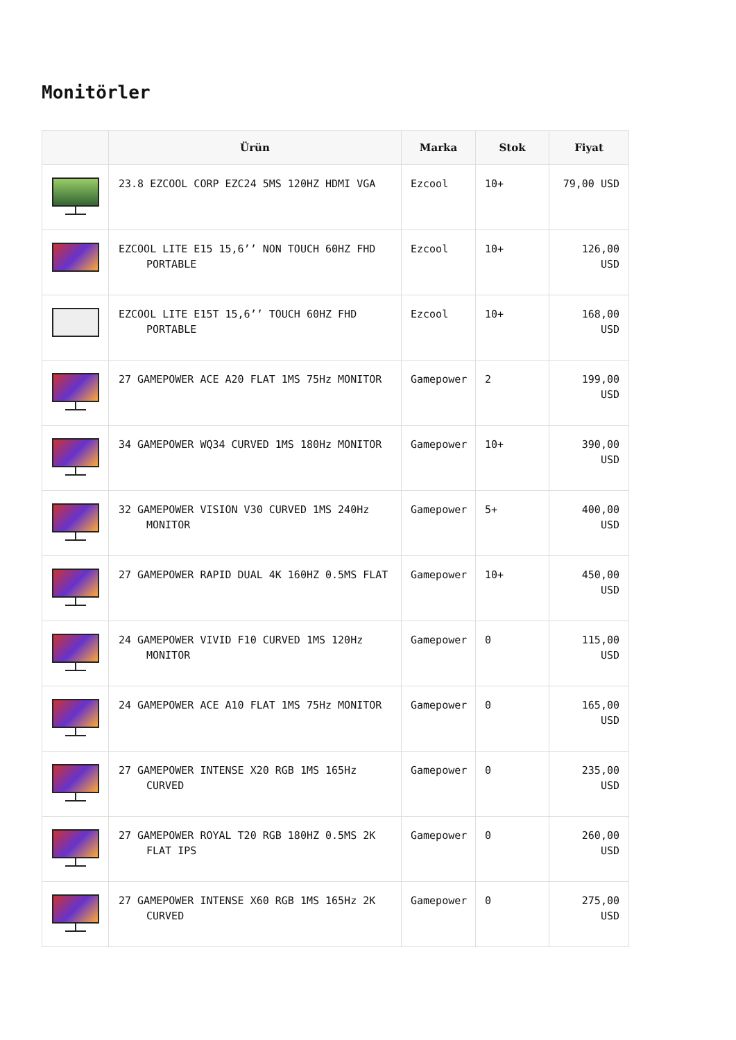Monitörler
| | Ürün | Marka | Stok | Fiyat |
| --- | --- | --- | --- | --- |
| | 23.8 EZCOOL CORP EZC24 5MS 120HZ HDMI VGA | Ezcool | 10+ | 79,00 USD |
| | EZCOOL LITE E15 15,6’’ NON TOUCH 60HZ FHD PORTABLE | Ezcool | 10+ | 126,00 USD |
| | EZCOOL LITE E15T 15,6’’ TOUCH 60HZ FHD PORTABLE | Ezcool | 10+ | 168,00 USD |
| | 27 GAMEPOWER ACE A20 FLAT 1MS 75Hz MONITOR | Gamepower | 2 | 199,00 USD |
| | 34 GAMEPOWER WQ34 CURVED 1MS 180Hz MONITOR | Gamepower | 10+ | 390,00 USD |
| | 32 GAMEPOWER VISION V30 CURVED 1MS 240Hz MONITOR | Gamepower | 5+ | 400,00 USD |
| | 27 GAMEPOWER RAPID DUAL 4K 160HZ 0.5MS FLAT | Gamepower | 10+ | 450,00 USD |
| | 24 GAMEPOWER VIVID F10 CURVED 1MS 120Hz MONITOR | Gamepower | 0 | 115,00 USD |
| | 24 GAMEPOWER ACE A10 FLAT 1MS 75Hz MONITOR | Gamepower | 0 | 165,00 USD |
| | 27 GAMEPOWER INTENSE X20 RGB 1MS 165Hz CURVED | Gamepower | 0 | 235,00 USD |
| | 27 GAMEPOWER ROYAL T20 RGB 180HZ 0.5MS 2K FLAT IPS | Gamepower | 0 | 260,00 USD |
| | 27 GAMEPOWER INTENSE X60 RGB 1MS 165Hz 2K CURVED | Gamepower | 0 | 275,00 USD |